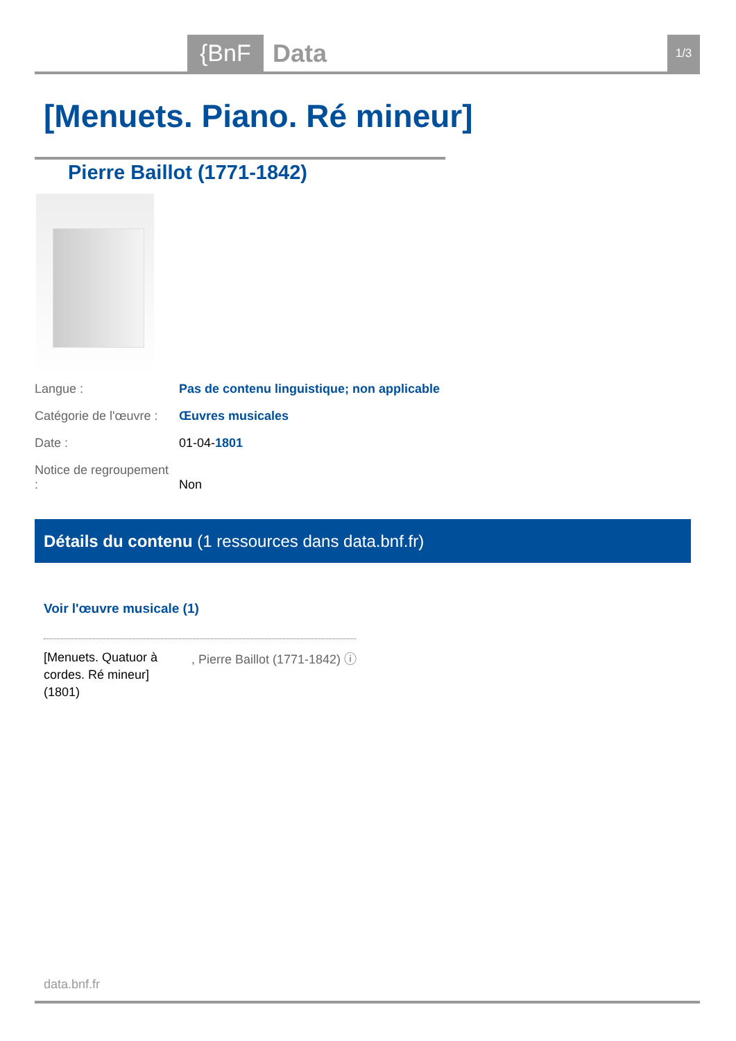{BnF Data 1/3
[Menuets. Piano. Ré mineur]
Pierre Baillot (1771-1842)
Langue : Pas de contenu linguistique; non applicable
Catégorie de l'œuvre : Œuvres musicales
Date : 01-04-1801
Notice de regroupement : Non
Détails du contenu (1 ressources dans data.bnf.fr)
Voir l'œuvre musicale (1)
[Menuets. Quatuor à cordes. Ré mineur] (1801)
, Pierre Baillot (1771-1842) ⓘ
data.bnf.fr